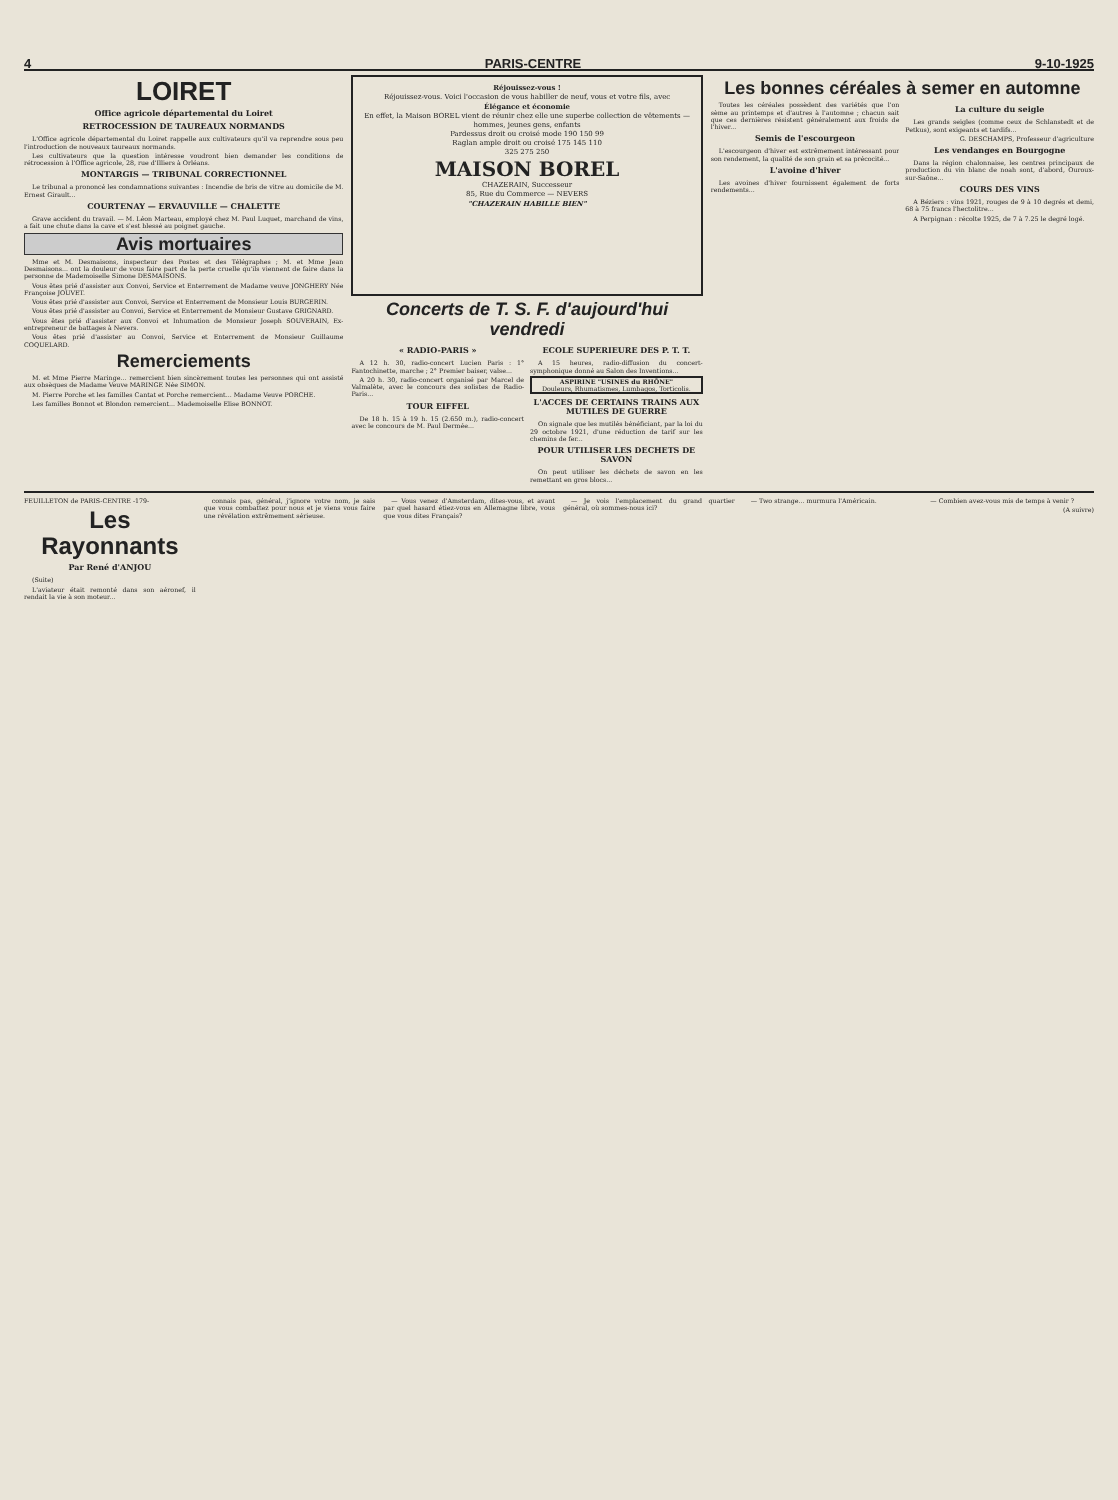4 PARIS-CENTRE 9-10-1925
LOIRET
Office agricole départemental du Loiret
RETROCESSION DE TAUREAUX NORMANDS
L'Office agricole départemental du Loiret rappelle aux cultivateurs qu'il va reprendre sous peu l'introduction de nouveaux taureaux normands.
Les cultivateurs que la question intéresse voudront bien demander les conditions de rétrocession à l'Office agricole, 28, rue d'Illiers à Orléans.
MONTARGIS — TRIBUNAL CORRECTIONNEL
Le tribunal a prononcé les condamnations suivantes : Incendie de bris de vitre au domicile de M. Ernest Girault...
COURTENAY — ERVAUVILLE — CHALETTE
Grave accident du travail. — M. Léon Marteau, employé chez M. Paul Luquet, marchand de vins, a fait une chute dans la cave et s'est blessé au poignet gauche.
Avis mortuaires
Mme et M. Desmaisons, inspecteur des Postes et des Télégraphes ; M. et Mme Jean Desmaisons... ont la douleur de vous faire part de la perte cruelle qu'ils viennent de faire dans la personne de Mademoiselle Simone DESMAISONS.
Vous êtes prié d'assister aux Convoi, Service et Enterrement de Madame veuve JONGHERY Née Françoise JOUVET.
Vous êtes prié d'assister aux Convoi, Service et Enterrement de Monsieur Louis BURGERIN.
Vous êtes prié d'assister au Convoi, Service et Enterrement de Monsieur Gustave GRIGNARD.
Vous êtes prié d'assister aux Convoi et Inhumation de Monsieur Joseph SOUVERAIN, Ex-entrepreneur de battages à Nevers.
Vous êtes prié d'assister au Convoi, Service et Enterrement de Monsieur Guillaume COQUELARD.
Remerciements
M. et Mme Pierre Maringe... remercient bien sincèrement toutes les personnes qui ont assisté aux obsèques de Madame Veuve MARINGE Née SIMON.
M. Pierre Porche et les familles Cantat et Porche remercient... Madame Veuve PORCHE.
Les familles Bonnot et Blondon remercient... Mademoiselle Elise BONNOT.
Réjouissez-vous !
Réjouissez-vous. Voici l'occasion de vous habiller de neuf, vous et votre fils, avec
Élégance et économie
En effet, la Maison BOREL vient de réunir chez elle une superbe collection de vêtements — hommes, jeunes gens, enfants
Pardessus droit ou croisé mode 190 150 99
Raglan ample droit ou croisé 175 145 110
325 275 250
MAISON BOREL
CHAZERAIN, Successeur
85, Rue du Commerce — NEVERS
"CHAZERAIN HABILLE BIEN"
Concerts de T. S. F. d'aujourd'hui vendredi
« RADIO-PARIS »
A 12 h. 30, radio-concert Lucien Paris : 1° Fantochinette, marche ; 2° Premier baiser, valse...
A 20 h. 30, radio-concert organisé par Marcel de Valmalète, avec le concours des solistes de Radio-Paris...
TOUR EIFFEL
De 18 h. 15 à 19 h. 15 (2.650 m.), radio-concert avec le concours de M. Paul Dermée...
ECOLE SUPERIEURE DES P. T. T.
A 15 heures, radio-diffusion du concert-symphonique donné au Salon des Inventions...
ASPIRINE "USINES du RHÔNE"
Douleurs, Rhumatismes, Lumbagos, Torticolis.
L'ACCES DE CERTAINS TRAINS AUX MUTILES DE GUERRE
On signale que les mutilés bénéficiant, par la loi du 29 octobre 1921, d'une réduction de tarif sur les chemins de fer...
POUR UTILISER LES DECHETS DE SAVON
On peut utiliser les déchets de savon en les remettant en gros blocs...
Les bonnes céréales à semer en automne
Toutes les céréales possèdent des variétés que l'on sème au printemps et d'autres à l'automne ; chacun sait que ces dernières résistent généralement aux froids de l'hiver...
Semis de l'escourgeon
L'escourgeon d'hiver est extrêmement intéressant pour son rendement, la qualité de son grain et sa précocité...
L'avoine d'hiver
Les avoines d'hiver fournissent également de forts rendements...
La culture du seigle
Les grands seigles (comme ceux de Schlanstedt et de Petkus), sont exigeants et tardifs...
G. DESCHAMPS, Professeur d'agriculture
Les vendanges en Bourgogne
Dans la région chalonnaise, les centres principaux de production du vin blanc de noah sont, d'abord, Ouroux-sur-Saône...
COURS DES VINS
A Béziers : vins 1921, rouges de 9 à 10 degrés et demi, 68 à 75 francs l'hectolitre...
A Perpignan : récolte 1925, de 7 à 7.25 le degré logé.
FEUILLETON de PARIS-CENTRE -179-
Les Rayonnants
Par René d'ANJOU
(Suite)
L'aviateur était remonté dans son aéronef, il rendait la vie à son moteur...
connais pas, général, j'ignore votre nom, je sais que vous combattez pour nous et je viens vous faire une révélation extrêmement sérieuse.
— Vous venez d'Amsterdam, dites-vous, et avant par quel hasard étiez-vous en Allemagne libre, vous que vous dites Français?
— Je vois l'emplacement du grand quartier général, où sommes-nous ici?
— Two strange... murmura l'Américain.
— Combien avez-vous mis de temps à venir ?
(A suivre)